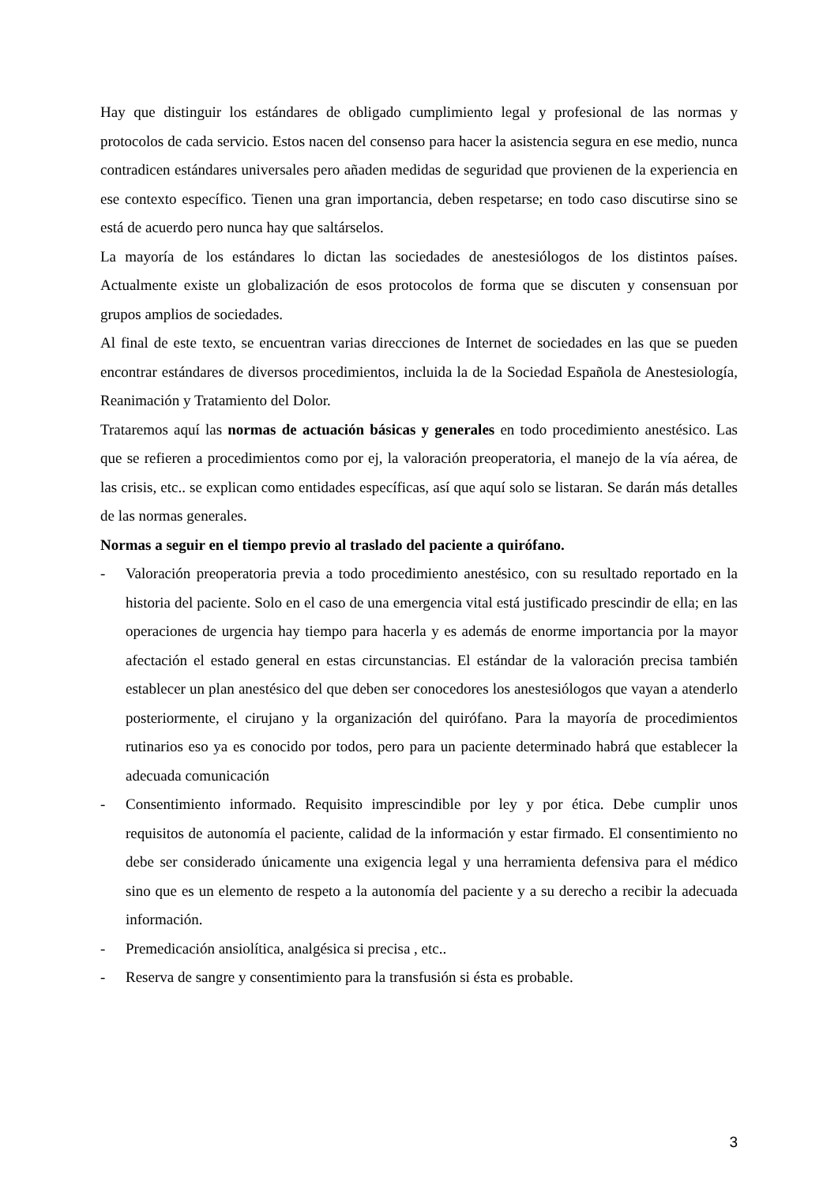Hay que distinguir los estándares de obligado cumplimiento legal y profesional de las normas y protocolos de cada servicio. Estos nacen del consenso para hacer la asistencia segura en ese medio, nunca contradicen estándares universales pero añaden medidas de seguridad que provienen de la experiencia en ese contexto específico. Tienen una gran importancia, deben respetarse; en todo caso discutirse sino se está de acuerdo pero nunca hay que saltárselos.
La mayoría de los estándares lo dictan las sociedades de anestesiólogos de los distintos países. Actualmente existe un globalización de esos protocolos de forma que se discuten y consensuan por grupos amplios de sociedades.
Al final de este texto, se encuentran varias direcciones de Internet de sociedades en las que se pueden encontrar estándares de diversos procedimientos, incluida la de la Sociedad Española de Anestesiología, Reanimación y Tratamiento del Dolor.
Trataremos aquí las normas de actuación básicas y generales en todo procedimiento anestésico. Las que se refieren a procedimientos como por ej, la valoración preoperatoria, el manejo de la vía aérea, de las crisis, etc.. se explican como entidades específicas, así que aquí solo se listaran. Se darán más detalles de las normas generales.
Normas a seguir en el tiempo previo al traslado del paciente a quirófano.
- Valoración preoperatoria previa a todo procedimiento anestésico, con su resultado reportado en la historia del paciente. Solo en el caso de una emergencia vital está justificado prescindir de ella; en las operaciones de urgencia hay tiempo para hacerla y es además de enorme importancia por la mayor afectación el estado general en estas circunstancias. El estándar de la valoración precisa también establecer un plan anestésico del que deben ser conocedores los anestesiólogos que vayan a atenderlo posteriormente, el cirujano y la organización del quirófano. Para la mayoría de procedimientos rutinarios eso ya es conocido por todos, pero para un paciente determinado habrá que establecer la adecuada comunicación
- Consentimiento informado. Requisito imprescindible por ley y por ética. Debe cumplir unos requisitos de autonomía el paciente, calidad de la información y estar firmado. El consentimiento no debe ser considerado únicamente una exigencia legal y una herramienta defensiva para el médico sino que es un elemento de respeto a la autonomía del paciente y a su derecho a recibir la adecuada información.
- Premedicación ansiolítica, analgésica si precisa , etc..
- Reserva de sangre y consentimiento para la transfusión si ésta es probable.
3